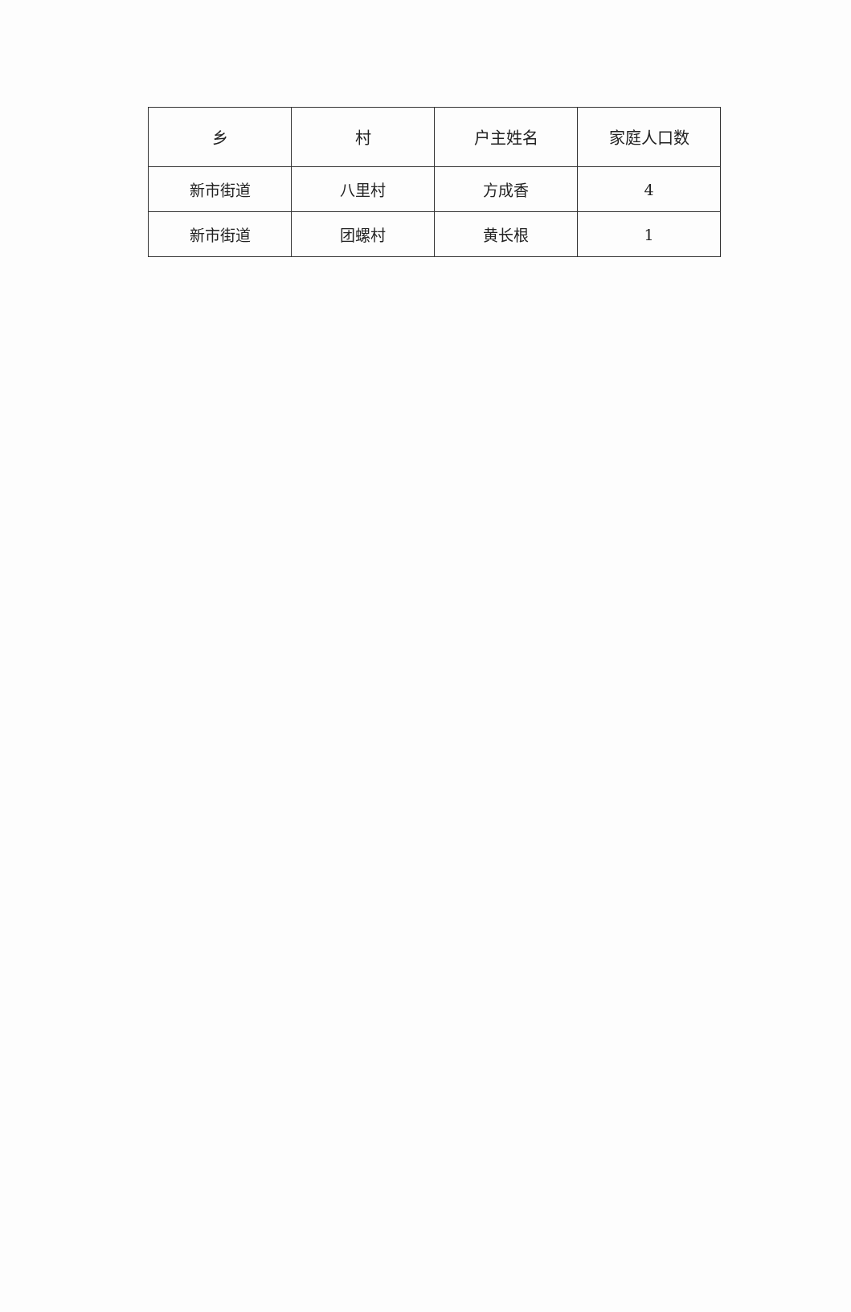| 乡 | 村 | 户主姓名 | 家庭人口数 |
| --- | --- | --- | --- |
| 新市街道 | 八里村 | 方成香 | 4 |
| 新市街道 | 团螺村 | 黄长根 | 1 |